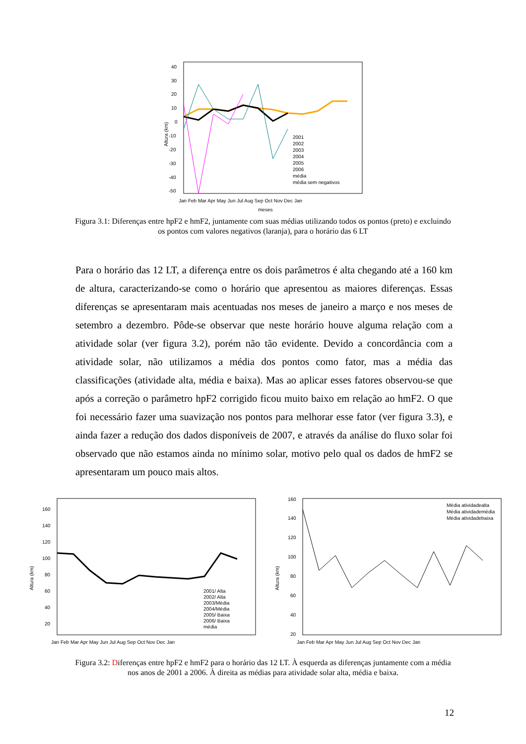Altura (km)
40
30
20
10
0
-10
-20
-30
-40
-50
Jan Feb Mar Apr May Jun Jul Aug Sep Oct Nov Dec Jan
meses
2001
2002
2003
2004
2005
2006
média
média sem negativos
Figura 3.1: Diferenças entre hpF2 e hmF2, juntamente com suas médias utilizando todos os pontos (preto) e excluindo os pontos com valores negativos (laranja), para o horário das 6 LT
Para o horário das 12 LT, a diferença entre os dois parâmetros é alta chegando até a 160 km de altura, caracterizando-se como o horário que apresentou as maiores diferenças. Essas diferenças se apresentaram mais acentuadas nos meses de janeiro a março e nos meses de setembro a dezembro. Pôde-se observar que neste horário houve alguma relação com a atividade solar (ver figura 3.2), porém não tão evidente. Devido a concordância com a atividade solar, não utilizamos a média dos pontos como fator, mas a média das classificações (atividade alta, média e baixa). Mas ao aplicar esses fatores observou-se que após a correção o parâmetro hpF2 corrigido ficou muito baixo em relação ao hmF2. O que foi necessário fazer uma suavização nos pontos para melhorar esse fator (ver figura 3.3), e ainda fazer a redução dos dados disponíveis de 2007, e através da análise do fluxo solar foi observado que não estamos ainda no mínimo solar, motivo pelo qual os dados de hmF2 se apresentaram um pouco mais altos.
Altura (km)
160
140
120
100
80
60
40
20
Jan Feb Mar Apr May Jun Jul Aug Sep Oct Nov Dec Jan
2001/ Alta
2002/ Alta
2003/Média
2004/Média
2005/ Baixa
2006/ Baixa
média
Altura (km)
160
140
120
100
80
60
40
20
Jan Feb Mar Apr May Jun Jul Aug Sep Oct Nov Dec Jan
Média atividadealta
Média atividademédia
Média atividadebaixa
Figura 3.2: Diferenças entre hpF2 e hmF2 para o horário das 12 LT. À esquerda as diferenças juntamente com a média nos anos de 2001 a 2006. À direita as médias para atividade solar alta, média e baixa.
12